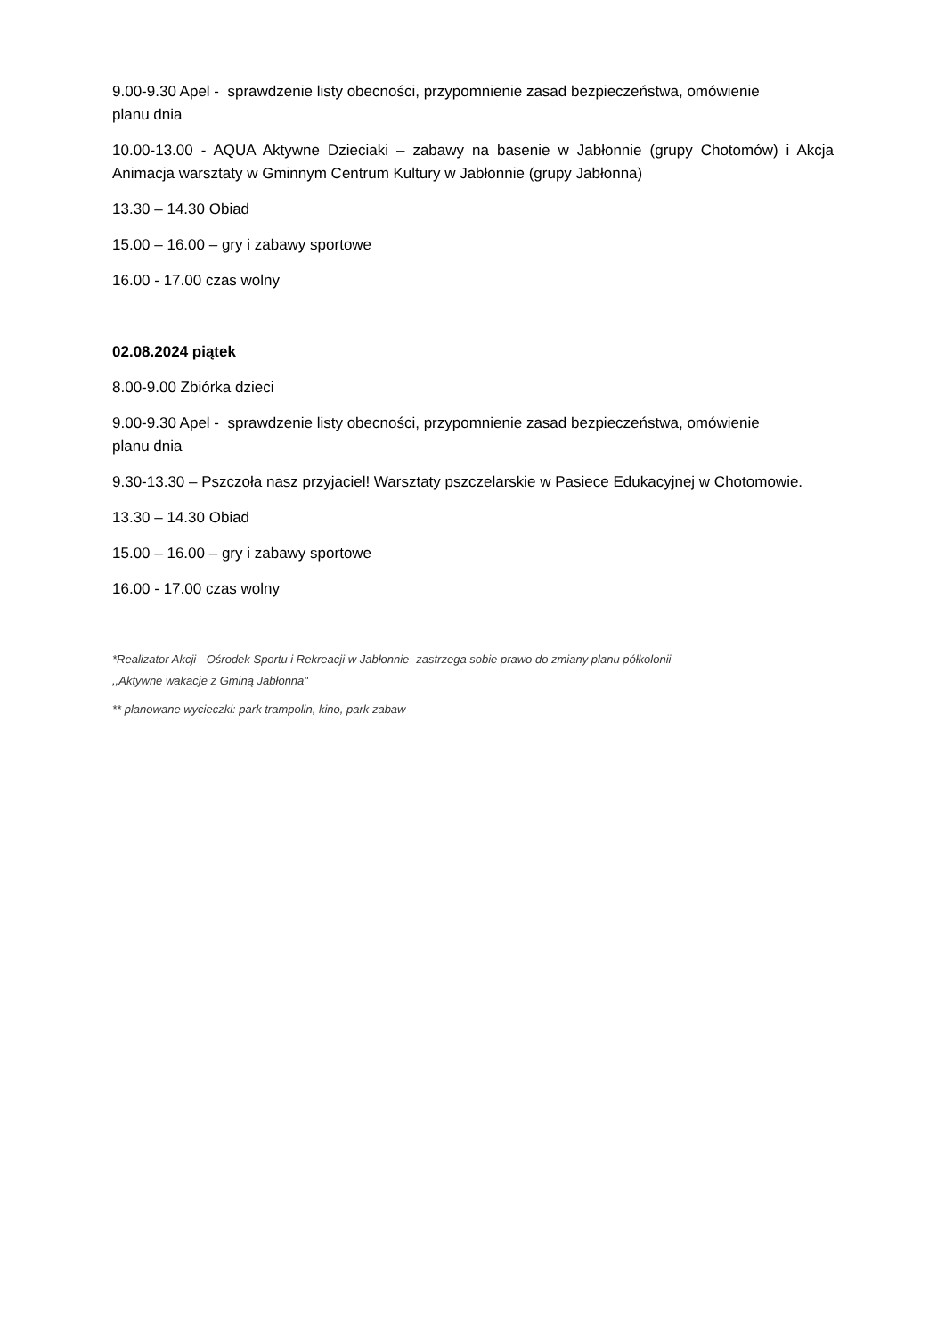9.00-9.30 Apel - sprawdzenie listy obecności, przypomnienie zasad bezpieczeństwa, omówienie
planu dnia
10.00-13.00 - AQUA Aktywne Dzieciaki – zabawy na basenie w Jabłonnie (grupy Chotomów) i Akcja Animacja warsztaty w Gminnym Centrum Kultury w Jabłonnie (grupy Jabłonna)
13.30 – 14.30 Obiad
15.00 – 16.00 – gry i zabawy sportowe
16.00 - 17.00 czas wolny
02.08.2024 piątek
8.00-9.00 Zbiórka dzieci
9.00-9.30 Apel - sprawdzenie listy obecności, przypomnienie zasad bezpieczeństwa, omówienie
planu dnia
9.30-13.30 – Pszczoła nasz przyjaciel! Warsztaty pszczelarskie w Pasiece Edukacyjnej w Chotomowie.
13.30 – 14.30 Obiad
15.00 – 16.00 – gry i zabawy sportowe
16.00 - 17.00 czas wolny
*Realizator Akcji - Ośrodek Sportu i Rekreacji w Jabłonnie- zastrzega sobie prawo do zmiany planu półkolonii
,,Aktywne wakacje z Gminą Jabłonna"
** planowane wycieczki: park trampolin, kino, park zabaw